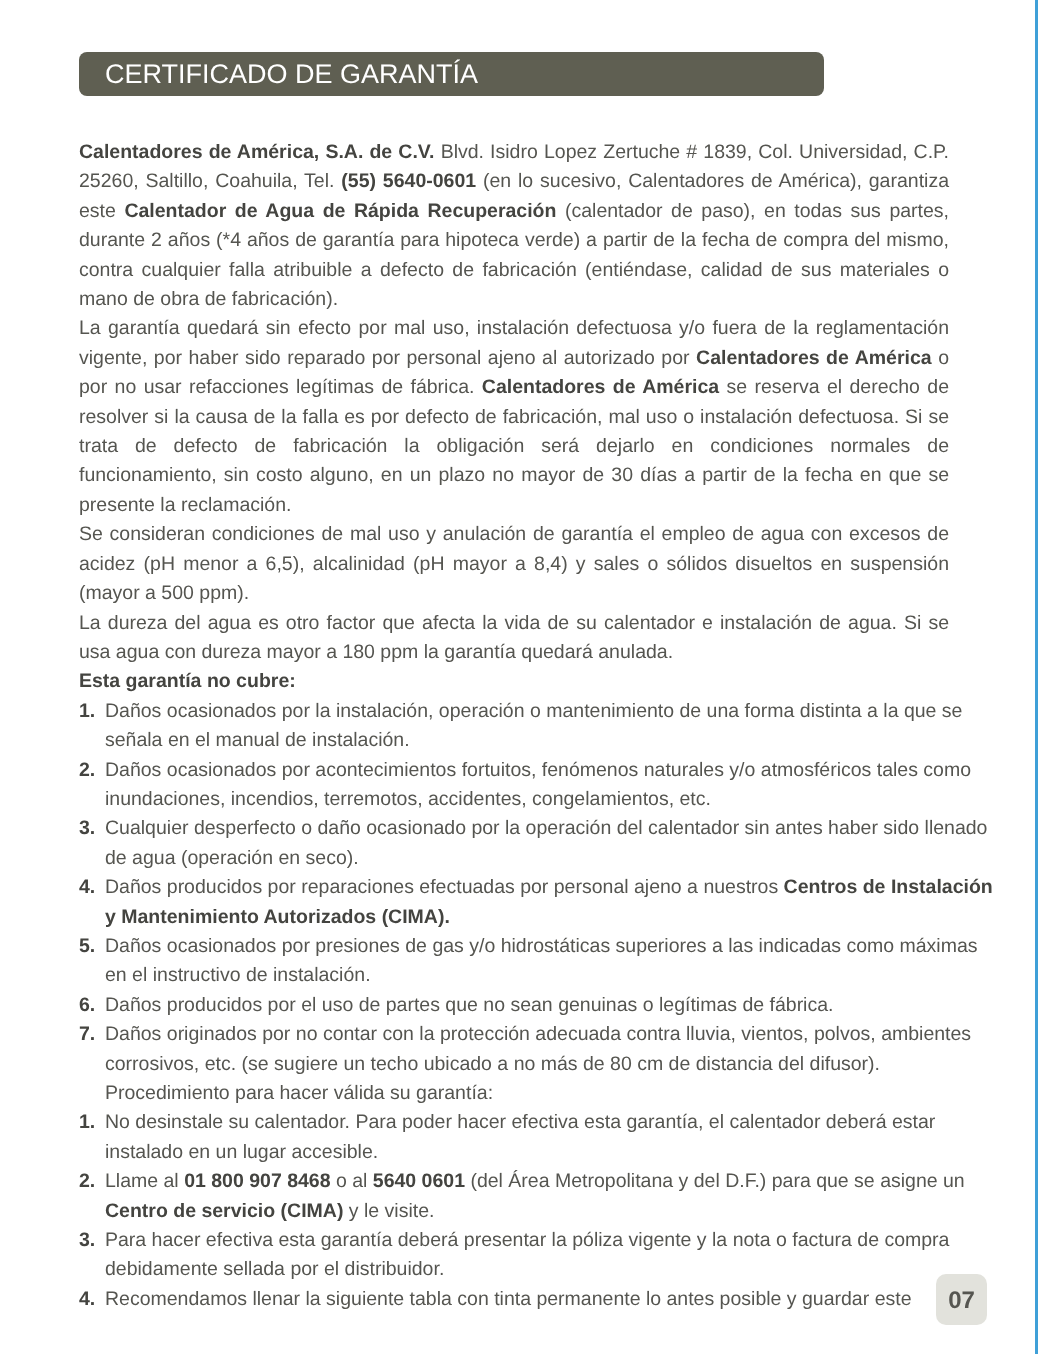CERTIFICADO DE GARANTÍA
Calentadores de América, S.A. de C.V. Blvd. Isidro Lopez Zertuche # 1839, Col. Universidad, C.P. 25260, Saltillo, Coahuila, Tel. (55) 5640-0601 (en lo sucesivo, Calentadores de América), garantiza este Calentador de Agua de Rápida Recuperación (calentador de paso), en todas sus partes, durante 2 años (*4 años de garantía para hipoteca verde) a partir de la fecha de compra del mismo, contra cualquier falla atribuible a defecto de fabricación (entiéndase, calidad de sus materiales o mano de obra de fabricación).
La garantía quedará sin efecto por mal uso, instalación defectuosa y/o fuera de la reglamentación vigente, por haber sido reparado por personal ajeno al autorizado por Calentadores de América o por no usar refacciones legítimas de fábrica. Calentadores de América se reserva el derecho de resolver si la causa de la falla es por defecto de fabricación, mal uso o instalación defectuosa. Si se trata de defecto de fabricación la obligación será dejarlo en condiciones normales de funcionamiento, sin costo alguno, en un plazo no mayor de 30 días a partir de la fecha en que se presente la reclamación.
Se consideran condiciones de mal uso y anulación de garantía el empleo de agua con excesos de acidez (pH menor a 6,5), alcalinidad (pH mayor a 8,4) y sales o sólidos disueltos en suspensión (mayor a 500 ppm).
La dureza del agua es otro factor que afecta la vida de su calentador e instalación de agua. Si se usa agua con dureza mayor a 180 ppm la garantía quedará anulada.
Esta garantía no cubre:
1. Daños ocasionados por la instalación, operación o mantenimiento de una forma distinta a la que se señala en el manual de instalación.
2. Daños ocasionados por acontecimientos fortuitos, fenómenos naturales y/o atmosféricos tales como inundaciones, incendios, terremotos, accidentes, congelamientos, etc.
3. Cualquier desperfecto o daño ocasionado por la operación del calentador sin antes haber sido llenado de agua (operación en seco).
4. Daños producidos por reparaciones efectuadas por personal ajeno a nuestros Centros de Instalación y Mantenimiento Autorizados (CIMA).
5. Daños ocasionados por presiones de gas y/o hidrostáticas superiores a las indicadas como máximas en el instructivo de instalación.
6. Daños producidos por el uso de partes que no sean genuinas o legítimas de fábrica.
7. Daños originados por no contar con la protección adecuada contra lluvia, vientos, polvos, ambientes corrosivos, etc. (se sugiere un techo ubicado a no más de 80 cm de distancia del difusor).
Procedimiento para hacer válida su garantía:
1. No desinstale su calentador. Para poder hacer efectiva esta garantía, el calentador deberá estar instalado en un lugar accesible.
2. Llame al 01 800 907 8468 o al 5640 0601 (del Área Metropolitana y del D.F.) para que se asigne un Centro de servicio (CIMA) y le visite.
3. Para hacer efectiva esta garantía deberá presentar la póliza vigente y la nota o factura de compra debidamente sellada por el distribuidor.
4. Recomendamos llenar la siguiente tabla con tinta permanente lo antes posible y guardar este
07